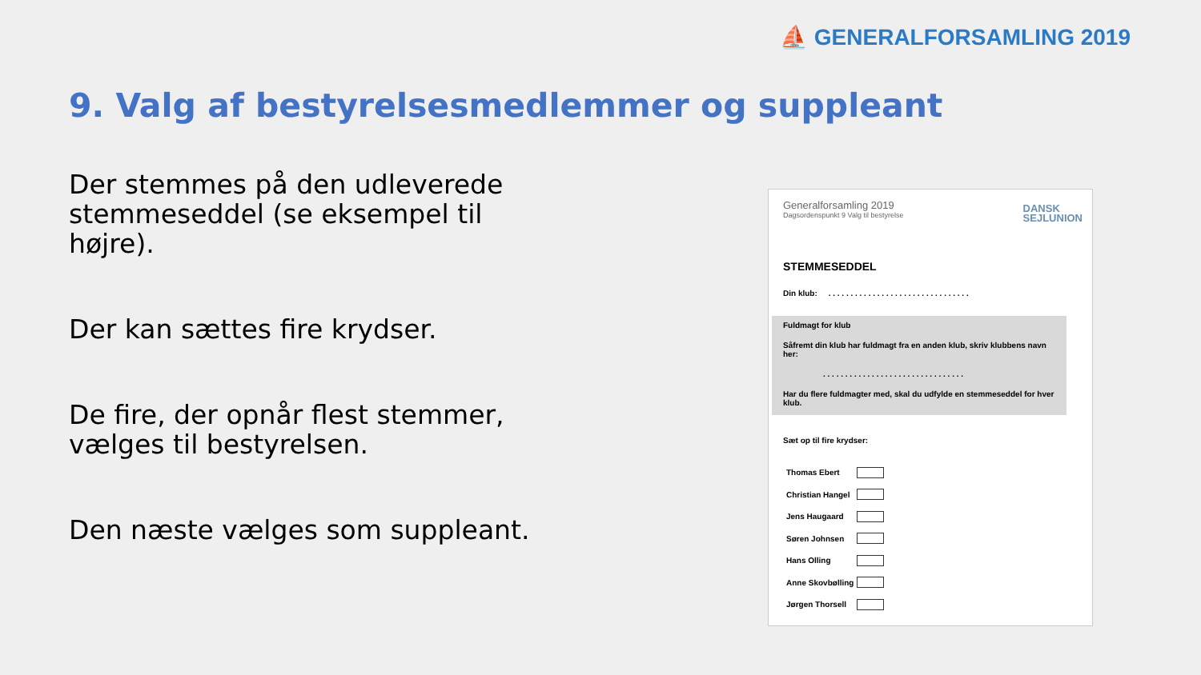⛵ GENERALFORSAMLING 2019
9. Valg af bestyrelsesmedlemmer og suppleant
Der stemmes på den udleverede stemmeseddel (se eksempel til højre).
Der kan sættes fire krydser.
De fire, der opnår flest stemmer, vælges til bestyrelsen.
Den næste vælges som suppleant.
Generalforsamling 2019
Dagsordenspunkt 9 Valg til bestyrelse
DANSK
SEJLUNION
STEMMESEDDEL
Din klub: . . . . . . . . . . . . . . . . . . . . . . . . . . . . . . . .
Fuldmagt for klub
Såfremt din klub har fuldmagt fra en anden klub, skriv klubbens navn her:
. . . . . . . . . . . . . . . . . . . . . . . . . . . . . . . .
Har du flere fuldmagter med, skal du udfylde en stemmeseddel for hver klub.
Sæt op til fire krydser:
Thomas Ebert
Christian Hangel
Jens Haugaard
Søren Johnsen
Hans Olling
Anne Skovbølling
Jørgen Thorsell